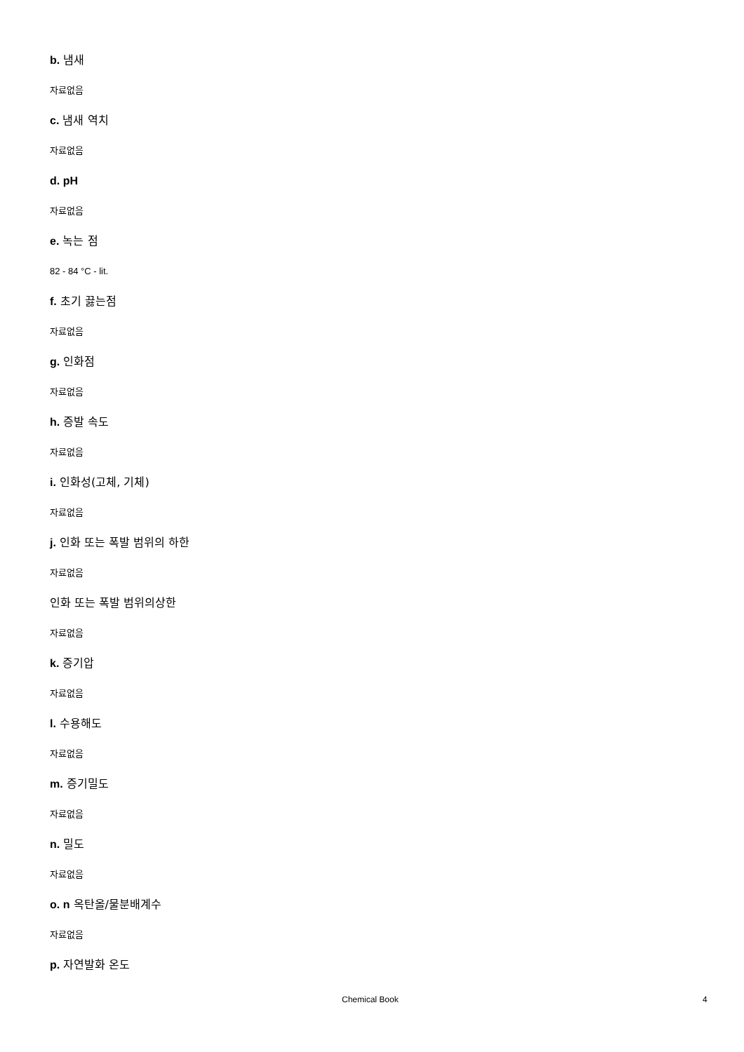b. 냄새
자료없음
c. 냄새 역치
자료없음
d. pH
자료없음
e. 녹는 점
82 - 84 °C - lit.
f. 초기 끓는점
자료없음
g. 인화점
자료없음
h. 증발 속도
자료없음
i. 인화성(고체, 기체)
자료없음
j. 인화 또는 폭발 범위의 하한
자료없음
인화 또는 폭발 범위의상한
자료없음
k. 증기압
자료없음
l. 수용해도
자료없음
m. 증기밀도
자료없음
n. 밀도
자료없음
o. n 옥탄올/물분배계수
자료없음
p. 자연발화 온도
Chemical Book 4